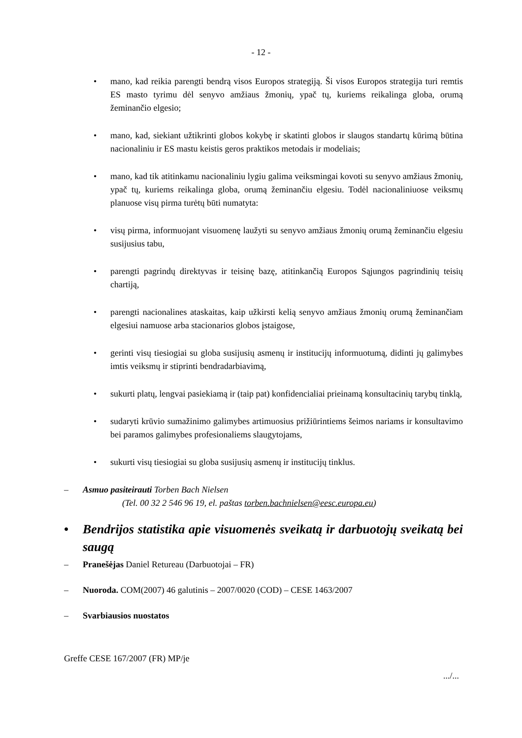- 12 -
• mano, kad reikia parengti bendrą visos Europos strategiją. Ši visos Europos strategija turi remtis ES masto tyrimu dėl senyvo amžiaus žmonių, ypač tų, kuriems reikalinga globa, orumą žeminančio elgesio;
• mano, kad, siekiant užtikrinti globos kokybę ir skatinti globos ir slaugos standartų kūrimą būtina nacionaliniu ir ES mastu keistis geros praktikos metodais ir modeliais;
• mano, kad tik atitinkamu nacionaliniu lygiu galima veiksmingai kovoti su senyvo amžiaus žmonių, ypač tų, kuriems reikalinga globa, orumą žeminančiu elgesiu. Todėl nacionaliniuose veiksmų planuose visų pirma turėtų būti numatyta:
• visų pirma, informuojant visuomenę laužyti su senyvo amžiaus žmonių orumą žeminančiu elgesiu susijusius tabu,
• parengti pagrindų direktyvas ir teisinę bazę, atitinkančią Europos Sąjungos pagrindinių teisių chartiją,
• parengti nacionalines ataskaitas, kaip užkirsti kelią senyvo amžiaus žmonių orumą žeminančiam elgesiui namuose arba stacionarios globos įstaigose,
• gerinti visų tiesiogiai su globa susijusių asmenų ir institucijų informuotumą, didinti jų galimybes imtis veiksmų ir stiprinti bendradarbiavimą,
• sukurti platų, lengvai pasiekiamą ir (taip pat) konfidencialiai prieinamą konsultacinių tarybų tinklą,
• sudaryti krūvio sumažinimo galimybes artimuosius prižiūrintiems šeimos nariams ir konsultavimo bei paramos galimybes profesionaliems slaugytojams,
• sukurti visų tiesiogiai su globa susijusių asmenų ir institucijų tinklus.
– Asmuo pasiteirauti Torben Bach Nielsen
(Tel. 00 32 2 546 96 19, el. paštas torben.bachnielsen@eesc.europa.eu)
• Bendrijos statistika apie visuomenės sveikatą ir darbuotojų sveikatą bei saugą
– Pranešėjas Daniel Retureau (Darbuotojai – FR)
– Nuoroda. COM(2007) 46 galutinis – 2007/0020 (COD) – CESE 1463/2007
– Svarbiausios nuostatos
Greffe CESE 167/2007 (FR) MP/je
.../...